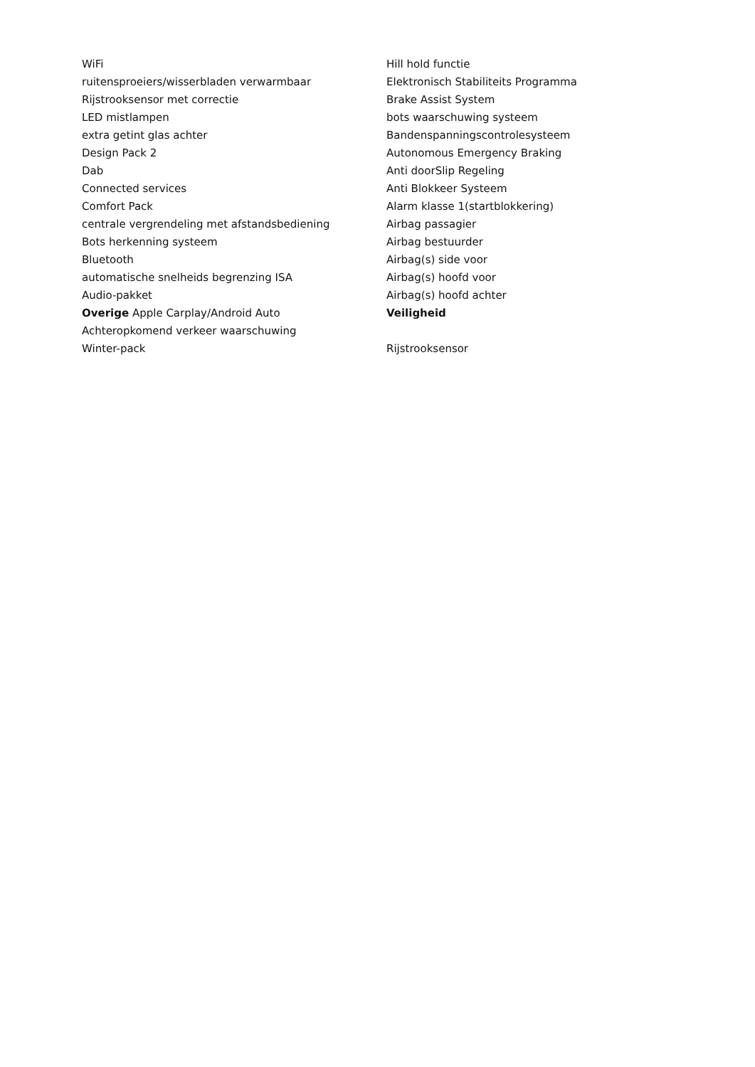WiFi
ruitensproeiers/wisserbladen verwarmbaar
Rijstrooksensor met correctie
LED mistlampen
extra getint glas achter
Design Pack 2
Dab
Connected services
Comfort Pack
centrale vergrendeling met afstandsbediening
Bots herkenning systeem
Bluetooth
automatische snelheids begrenzing ISA
Audio-pakket
Overige Apple Carplay/Android Auto
Achteropkomend verkeer waarschuwing
Winter-pack
Hill hold functie
Elektronisch Stabiliteits Programma
Brake Assist System
bots waarschuwing systeem
Bandenspanningscontrolesysteem
Autonomous Emergency Braking
Anti doorSlip Regeling
Anti Blokkeer Systeem
Alarm klasse 1(startblokkering)
Airbag passagier
Airbag bestuurder
Airbag(s) side voor
Airbag(s) hoofd voor
Airbag(s) hoofd achter
Veiligheid
Rijstrooksensor